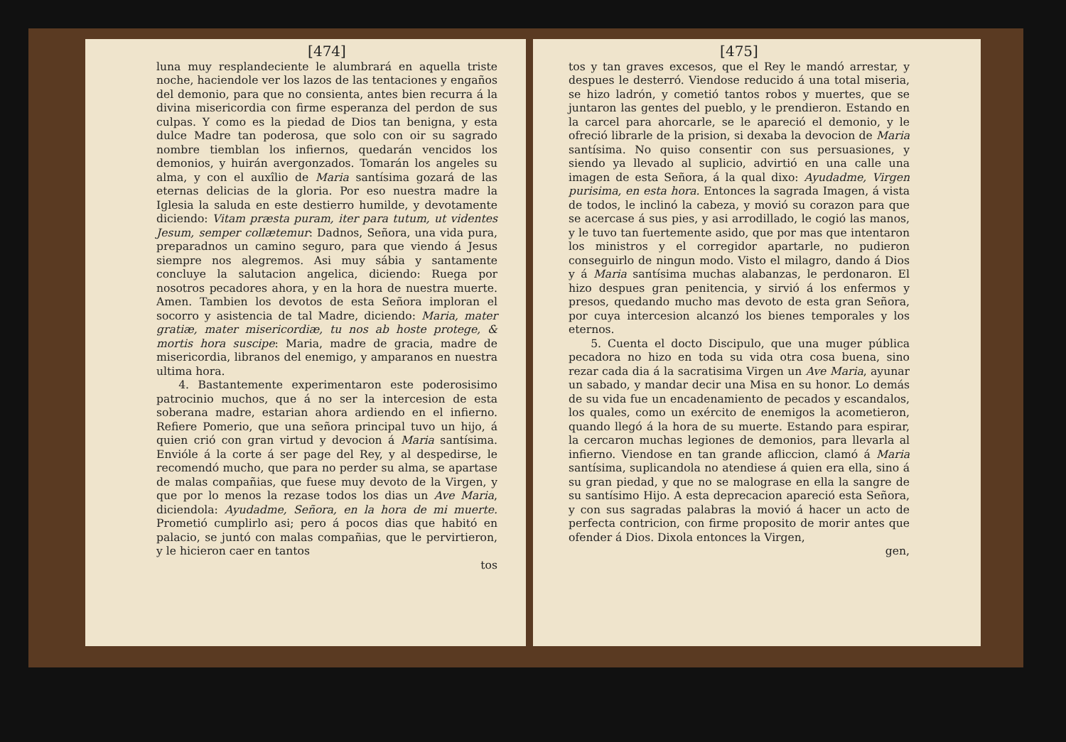[474]
luna muy resplandeciente le alumbrará en aquella triste noche, haciendole ver los lazos de las tentaciones y engaños del demonio, para que no consienta, antes bien recurra á la divina misericordia con firme esperanza del perdon de sus culpas. Y como es la piedad de Dios tan benigna, y esta dulce Madre tan poderosa, que solo con oir su sagrado nombre tiemblan los infiernos, quedarán vencidos los demonios, y huirán avergonzados. Tomarán los angeles su alma, y con el auxîlio de Maria santísima gozará de las eternas delicias de la gloria. Por eso nuestra madre la Iglesia la saluda en este destierro humilde, y devotamente diciendo: Vitam præsta puram, iter para tutum, ut videntes Jesum, semper collætemur: Dadnos, Señora, una vida pura, preparadnos un camino seguro, para que viendo á Jesus siempre nos alegremos. Asi muy sábia y santamente concluye la salutacion angelica, diciendo: Ruega por nosotros pecadores ahora, y en la hora de nuestra muerte. Amen. Tambien los devotos de esta Señora imploran el socorro y asistencia de tal Madre, diciendo: Maria, mater gratiæ, mater misericordiæ, tu nos ab hoste protege, & mortis hora suscipe: Maria, madre de gracia, madre de misericordia, libranos del enemigo, y amparanos en nuestra ultima hora.
4. Bastantemente experimentaron este poderosisimo patrocinio muchos, que á no ser la intercesion de esta soberana madre, estarian ahora ardiendo en el infierno. Refiere Pomerio, que una señora principal tuvo un hijo, á quien crió con gran virtud y devocion á Maria santísima. Envióle á la corte á ser page del Rey, y al despedirse, le recomendó mucho, que para no perder su alma, se apartase de malas compañias, que fuese muy devoto de la Virgen, y que por lo menos la rezase todos los dias un Ave Maria, diciendola: Ayudadme, Señora, en la hora de mi muerte. Prometió cumplirlo asi; pero á pocos dias que habitó en palacio, se juntó con malas compañias, que le pervirtieron, y le hicieron caer en tantos
tos
[475]
tos y tan graves excesos, que el Rey le mandó arrestar, y despues le desterró. Viendose reducido á una total miseria, se hizo ladrón, y cometió tantos robos y muertes, que se juntaron las gentes del pueblo, y le prendieron. Estando en la carcel para ahorcarle, se le apareció el demonio, y le ofreció librarle de la prision, si dexaba la devocion de Maria santísima. No quiso consentir con sus persuasiones, y siendo ya llevado al suplicio, advirtió en una calle una imagen de esta Señora, á la qual dixo: Ayudadme, Virgen purisima, en esta hora. Entonces la sagrada Imagen, á vista de todos, le inclinó la cabeza, y movió su corazon para que se acercase á sus pies, y asi arrodillado, le cogió las manos, y le tuvo tan fuertemente asido, que por mas que intentaron los ministros y el corregidor apartarle, no pudieron conseguirlo de ningun modo. Visto el milagro, dando á Dios y á Maria santísima muchas alabanzas, le perdonaron. El hizo despues gran penitencia, y sirvió á los enfermos y presos, quedando mucho mas devoto de esta gran Señora, por cuya intercesion alcanzó los bienes temporales y los eternos.
5. Cuenta el docto Discipulo, que una muger pública pecadora no hizo en toda su vida otra cosa buena, sino rezar cada dia á la sacratisima Virgen un Ave Maria, ayunar un sabado, y mandar decir una Misa en su honor. Lo demás de su vida fue un encadenamiento de pecados y escandalos, los quales, como un exército de enemigos la acometieron, quando llegó á la hora de su muerte. Estando para espirar, la cercaron muchas legiones de demonios, para llevarla al infierno. Viendose en tan grande afliccion, clamó á Maria santísima, suplicandola no atendiese á quien era ella, sino á su gran piedad, y que no se malograse en ella la sangre de su santísimo Hijo. A esta deprecacion apareció esta Señora, y con sus sagradas palabras la movió á hacer un acto de perfecta contricion, con firme proposito de morir antes que ofender á Dios. Dixola entonces la Virgen,
gen,